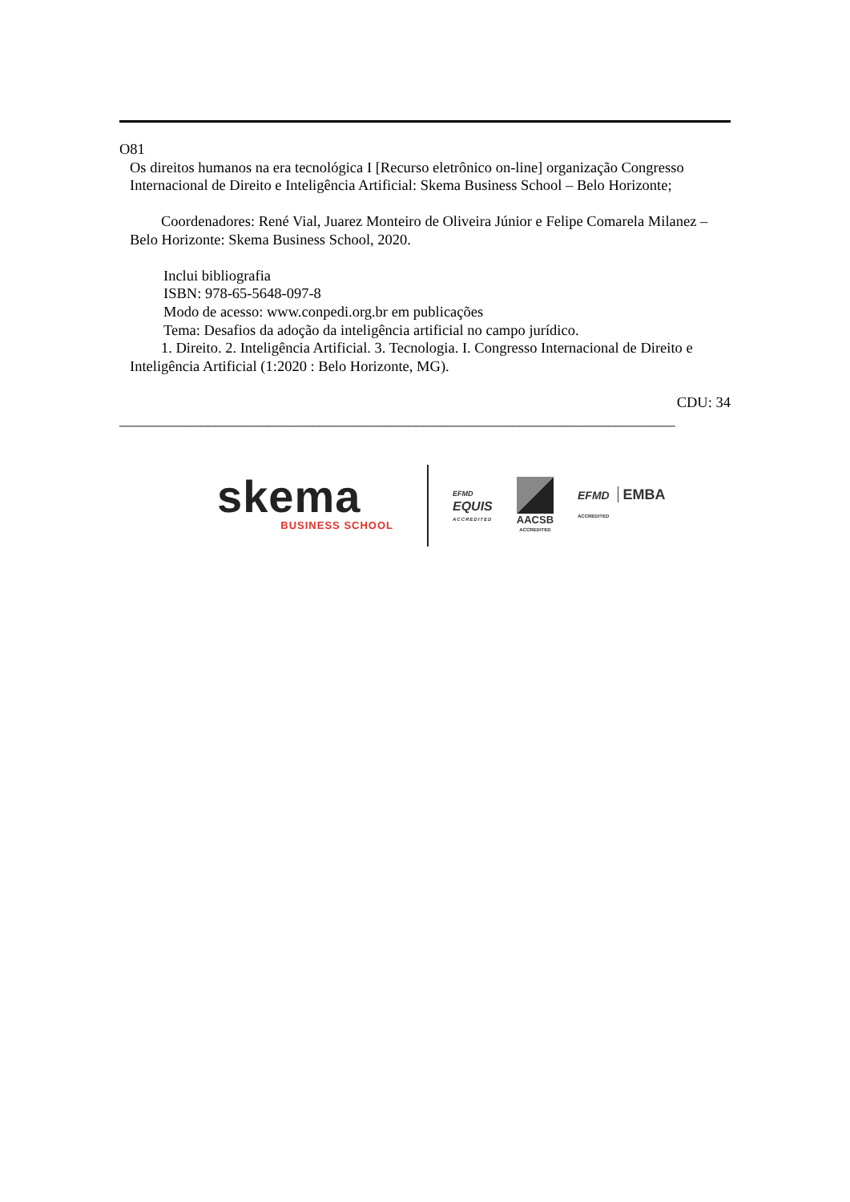O81
Os direitos humanos na era tecnológica I [Recurso eletrônico on-line] organização Congresso Internacional de Direito e Inteligência Artificial: Skema Business School – Belo Horizonte;
Coordenadores: René Vial, Juarez Monteiro de Oliveira Júnior e Felipe Comarela Milanez – Belo Horizonte: Skema Business School, 2020.
Inclui bibliografia
ISBN: 978-65-5648-097-8
Modo de acesso: www.conpedi.org.br em publicações
Tema: Desafios da adoção da inteligência artificial no campo jurídico.
1. Direito. 2. Inteligência Artificial. 3. Tecnologia. I. Congresso Internacional de Direito e Inteligência Artificial (1:2020 : Belo Horizonte, MG).
CDU: 34
___________________________________________________________________________
skema
BUSINESS SCHOOL
EFMD
EQUIS
ACCREDITED
AACSB
ACCREDITED
EFMD EMBA
ACCREDITED